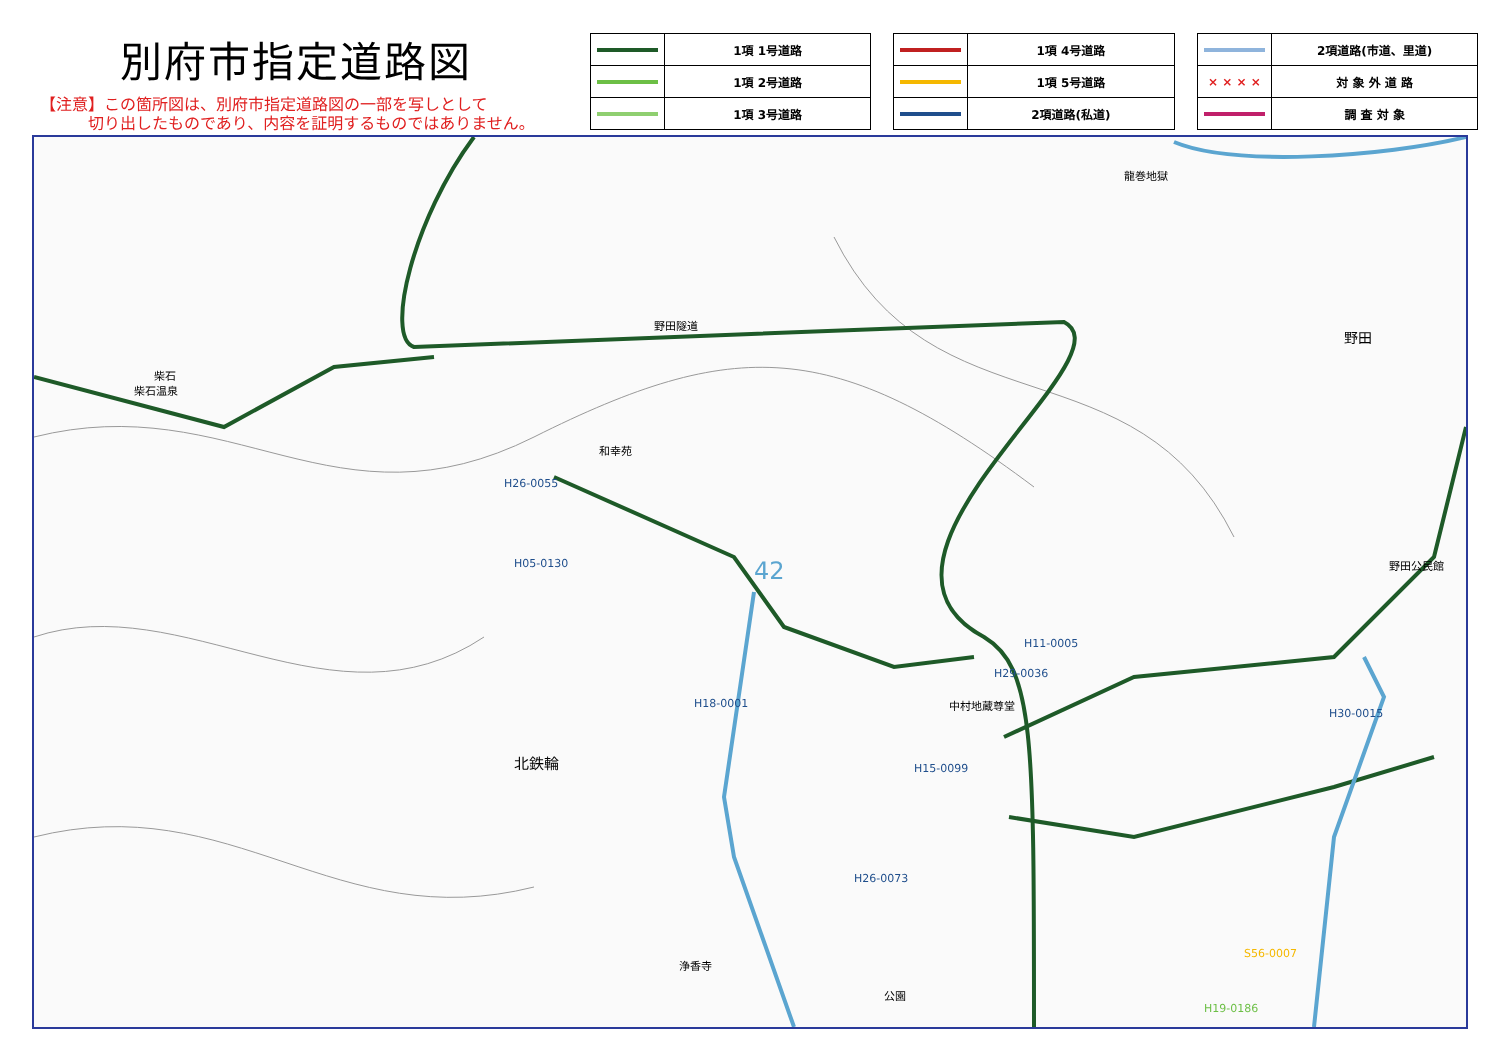別府市指定道路図
【注意】この箇所図は、別府市指定道路図の一部を写しとして
   切り出したものであり、内容を証明するものではありません。
| | 1項 1号道路 |
| | 1項 2号道路 |
| | 1項 3号道路 |
| | 1項 4号道路 |
| | 1項 5号道路 |
| | 2項道路(私道) |
| | 2項道路(市道、里道) |
| × × × × | 対 象 外 道 路 |
| | 調 査 対 象 |
柴石
柴石温泉
和幸苑
野田隧道
龍巻地獄
野田
野田公民館
北鉄輪
浄香寺
公園
中村地蔵尊堂
H26-0055
H05-0130
H18-0001
H11-0005
H29-0036
H15-0099
H26-0073
H30-0015
S56-0007
H19-0186
42